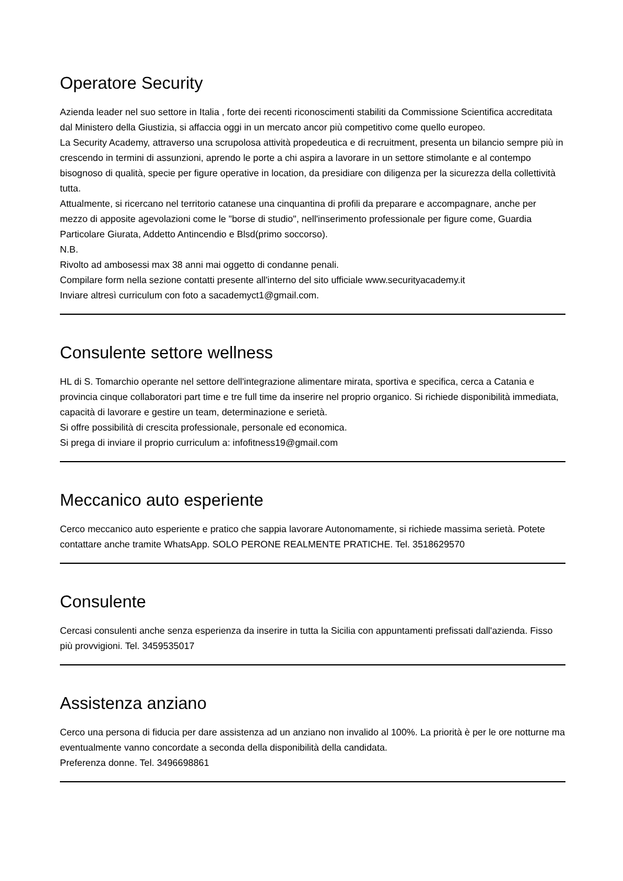Operatore Security
Azienda leader nel suo settore in Italia , forte dei recenti riconoscimenti stabiliti da Commissione Scientifica accreditata dal Ministero della Giustizia, si affaccia oggi in un mercato ancor più competitivo come quello europeo.
La Security Academy, attraverso una scrupolosa attività propedeutica e di recruitment, presenta un bilancio sempre più in crescendo in termini di assunzioni, aprendo le porte a chi aspira a lavorare in un settore stimolante e al contempo bisognoso di qualità, specie per figure operative in location, da presidiare con diligenza per la sicurezza della collettività tutta.
Attualmente, si ricercano nel territorio catanese una cinquantina di profili da preparare e accompagnare, anche per mezzo di apposite agevolazioni come le "borse di studio", nell'inserimento professionale per figure come, Guardia Particolare Giurata, Addetto Antincendio e Blsd(primo soccorso).
N.B.
Rivolto ad ambosessi max 38 anni mai oggetto di condanne penali.
Compilare form nella sezione contatti presente all'interno del sito ufficiale www.securityacademy.it
Inviare altresì curriculum con foto a sacademyct1@gmail.com.
Consulente settore wellness
HL di S. Tomarchio operante nel settore dell'integrazione alimentare mirata, sportiva e specifica, cerca a Catania e provincia cinque collaboratori part time e tre full time da inserire nel proprio organico. Si richiede disponibilità immediata, capacità di lavorare e gestire un team, determinazione e serietà.
Si offre possibilità di crescita professionale, personale ed economica.
Si prega di inviare il proprio curriculum a: infofitness19@gmail.com
Meccanico auto esperiente
Cerco meccanico auto esperiente e pratico che sappia lavorare Autonomamente, si richiede massima serietà. Potete contattare anche tramite WhatsApp. SOLO PERONE REALMENTE PRATICHE. Tel. 3518629570
Consulente
Cercasi consulenti anche senza esperienza da inserire in tutta la Sicilia con appuntamenti prefissati dall'azienda. Fisso più provvigioni. Tel. 3459535017
Assistenza anziano
Cerco una persona di fiducia per dare assistenza ad un anziano non invalido al 100%. La priorità è per le ore notturne ma eventualmente vanno concordate a seconda della disponibilità della candidata.
Preferenza donne. Tel. 3496698861